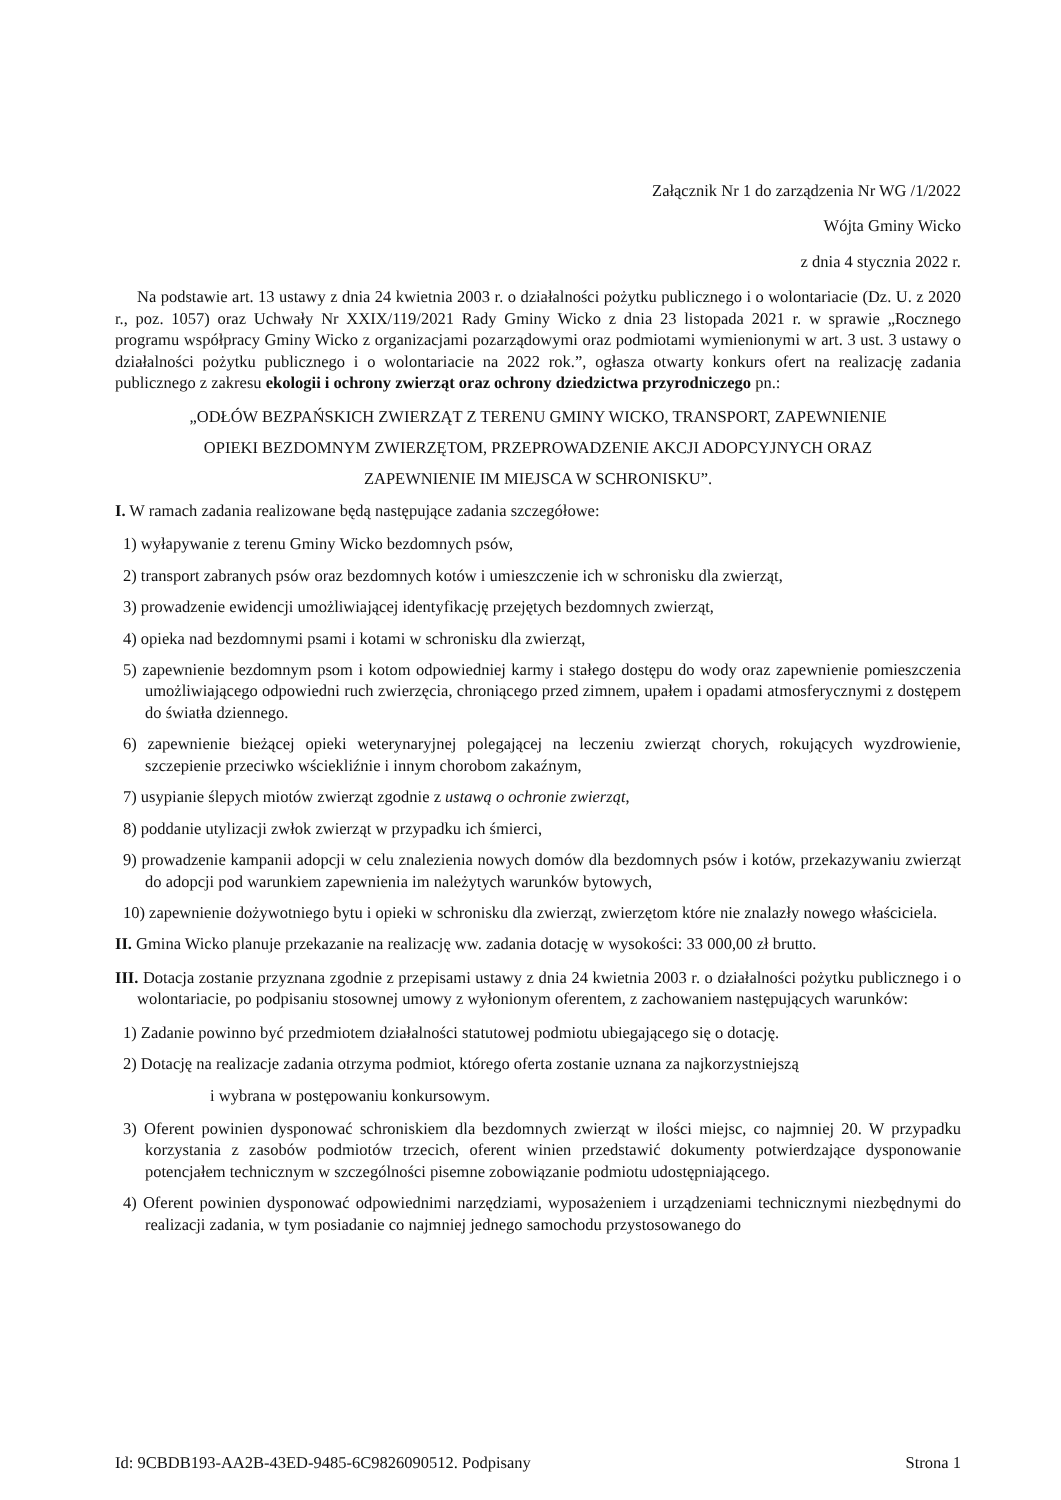Załącznik Nr 1 do zarządzenia Nr WG /1/2022
Wójta Gminy Wicko
z dnia 4 stycznia 2022 r.
Na podstawie art. 13 ustawy z dnia 24 kwietnia 2003 r. o działalności pożytku publicznego i o wolontariacie (Dz. U. z 2020 r., poz. 1057) oraz Uchwały Nr XXIX/119/2021 Rady Gminy Wicko z dnia 23 listopada 2021 r. w sprawie „Rocznego programu współpracy Gminy Wicko z organizacjami pozarządowymi oraz podmiotami wymienionymi w art. 3 ust. 3 ustawy o działalności pożytku publicznego i o wolontariacie na 2022 rok.”, ogłasza otwarty konkurs ofert na realizację zadania publicznego z zakresu ekologii i ochrony zwierząt oraz ochrony dziedzictwa przyrodniczego pn.:
„ODŁÓW BEZPAŃSKICH ZWIERZĄT Z TERENU GMINY WICKO, TRANSPORT, ZAPEWNIENIE
OPIEKI BEZDOMNYM ZWIERZĘTOM, PRZEPROWADZENIE AKCJI ADOPCYJNYCH ORAZ
ZAPEWNIENIE IM MIEJSCA W SCHRONISKU”.
I. W ramach zadania realizowane będą następujące zadania szczegółowe:
1) wyłapywanie z terenu Gminy Wicko bezdomnych psów,
2) transport zabranych psów oraz bezdomnych kotów i umieszczenie ich w schronisku dla zwierząt,
3) prowadzenie ewidencji umożliwiającej identyfikację przejętych bezdomnych zwierząt,
4) opieka nad bezdomnymi psami i kotami w schronisku dla zwierząt,
5) zapewnienie bezdomnym psom i kotom odpowiedniej karmy i stałego dostępu do wody oraz zapewnienie pomieszczenia umożliwiającego odpowiedni ruch zwierzęcia, chroniącego przed zimnem, upałem i opadami atmosferycznymi z dostępem do światła dziennego.
6) zapewnienie bieżącej opieki weterynaryjnej polegającej na leczeniu zwierząt chorych, rokujących wyzdrowienie, szczepienie przeciwko wściekliźnie i innym chorobom zakaźnym,
7) usypianie ślepych miotów zwierząt zgodnie z ustawą o ochronie zwierząt,
8) poddanie utylizacji zwłok zwierząt w przypadku ich śmierci,
9) prowadzenie kampanii adopcji w celu znalezienia nowych domów dla bezdomnych psów i kotów, przekazywaniu zwierząt do adopcji pod warunkiem zapewnienia im należytych warunków bytowych,
10) zapewnienie dożywotniego bytu i opieki w schronisku dla zwierząt, zwierzętom które nie znalazły nowego właściciela.
II. Gmina Wicko planuje przekazanie na realizację ww. zadania dotację w wysokości: 33 000,00 zł brutto.
III. Dotacja zostanie przyznana zgodnie z przepisami ustawy z dnia 24 kwietnia 2003 r. o działalności pożytku publicznego i o wolontariacie, po podpisaniu stosownej umowy z wyłonionym oferentem, z zachowaniem następujących warunków:
1) Zadanie powinno być przedmiotem działalności statutowej podmiotu ubiegającego się o dotację.
2) Dotację na realizacje zadania otrzyma podmiot, którego oferta zostanie uznana za najkorzystniejszą
i wybrana w postępowaniu konkursowym.
3) Oferent powinien dysponować schroniskiem dla bezdomnych zwierząt w ilości miejsc, co najmniej 20. W przypadku korzystania z zasobów podmiotów trzecich, oferent winien przedstawić dokumenty potwierdzające dysponowanie potencjałem technicznym w szczególności pisemne zobowiązanie podmiotu udostępniającego.
4) Oferent powinien dysponować odpowiednimi narzędziami, wyposażeniem i urządzeniami technicznymi niezbędnymi do realizacji zadania, w tym posiadanie co najmniej jednego samochodu przystosowanego do
Id: 9CBDB193-AA2B-43ED-9485-6C9826090512. Podpisany Strona 1